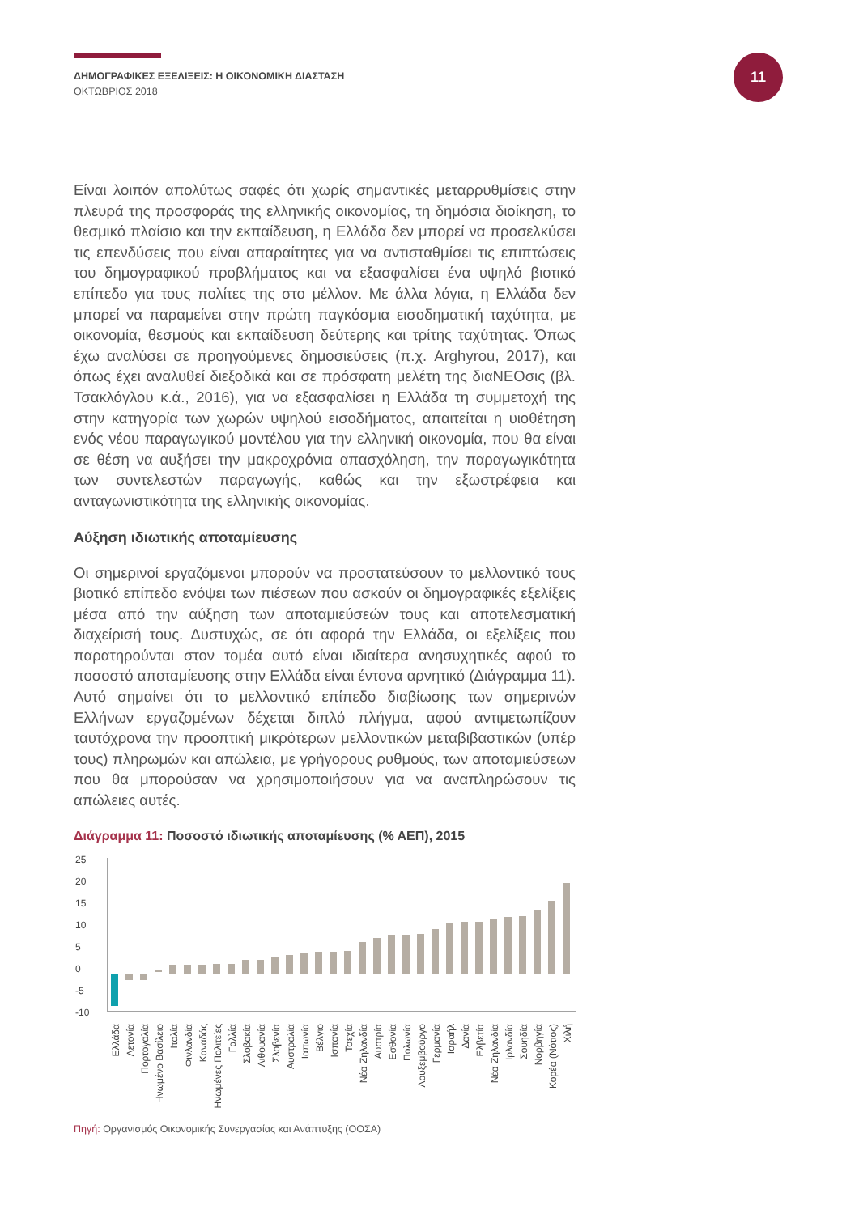ΔΗΜΟΓΡΑΦΙΚΕΣ ΕΞΕΛΙΞΕΙΣ: Η ΟΙΚΟΝΟΜΙΚΗ ΔΙΑΣΤΑΣΗ
ΟΚΤΩΒΡΙΟΣ 2018
11
Είναι λοιπόν απολύτως σαφές ότι χωρίς σημαντικές μεταρρυθμίσεις στην πλευρά της προσφοράς της ελληνικής οικονομίας, τη δημόσια διοίκηση, το θεσμικό πλαίσιο και την εκπαίδευση, η Ελλάδα δεν μπορεί να προσελκύσει τις επενδύσεις που είναι απαραίτητες για να αντισταθμίσει τις επιπτώσεις του δημογραφικού προβλήματος και να εξασφαλίσει ένα υψηλό βιοτικό επίπεδο για τους πολίτες της στο μέλλον. Με άλλα λόγια, η Ελλάδα δεν μπορεί να παραμείνει στην πρώτη παγκόσμια εισοδηματική ταχύτητα, με οικονομία, θεσμούς και εκπαίδευση δεύτερης και τρίτης ταχύτητας. Όπως έχω αναλύσει σε προηγούμενες δημοσιεύσεις (π.χ. Arghyrou, 2017), και όπως έχει αναλυθεί διεξοδικά και σε πρόσφατη μελέτη της διαNEOσις (βλ. Τσακλόγλου κ.ά., 2016), για να εξασφαλίσει η Ελλάδα τη συμμετοχή της στην κατηγορία των χωρών υψηλού εισοδήματος, απαιτείται η υιοθέτηση ενός νέου παραγωγικού μοντέλου για την ελληνική οικονομία, που θα είναι σε θέση να αυξήσει την μακροχρόνια απασχόληση, την παραγωγικότητα των συντελεστών παραγωγής, καθώς και την εξωστρέφεια και ανταγωνιστικότητα της ελληνικής οικονομίας.
Αύξηση ιδιωτικής αποταμίευσης
Οι σημερινοί εργαζόμενοι μπορούν να προστατεύσουν το μελλοντικό τους βιοτικό επίπεδο ενόψει των πιέσεων που ασκούν οι δημογραφικές εξελίξεις μέσα από την αύξηση των αποταμιεύσεών τους και αποτελεσματική διαχείρισή τους. Δυστυχώς, σε ότι αφορά την Ελλάδα, οι εξελίξεις που παρατηρούνται στον τομέα αυτό είναι ιδιαίτερα ανησυχητικές αφού το ποσοστό αποταμίευσης στην Ελλάδα είναι έντονα αρνητικό (Διάγραμμα 11). Αυτό σημαίνει ότι το μελλοντικό επίπεδο διαβίωσης των σημερινών Ελλήνων εργαζομένων δέχεται διπλό πλήγμα, αφού αντιμετωπίζουν ταυτόχρονα την προοπτική μικρότερων μελλοντικών μεταβιβαστικών (υπέρ τους) πληρωμών και απώλεια, με γρήγορους ρυθμούς, των αποταμιεύσεων που θα μπορούσαν να χρησιμοποιήσουν για να αναπληρώσουν τις απώλειες αυτές.
Διάγραμμα 11: Ποσοστό ιδιωτικής αποταμίευσης (% ΑΕΠ), 2015
25
20
15
10
5
0
-5
-10
Ελλάδα
Λετονία
Πορτογαλία
Ηνωμένο Βασίλειο
Ιταλία
Φινλανδία
Καναδάς
Ηνωμένες Πολιτείες
Γαλλία
Σλοβακία
Λιθουανία
Σλοβενία
Αυστραλία
Ιαπωνία
Βέλγιο
Ισπανία
Τσεχία
Νέα Ζηλανδία
Αυστρία
Εσθονία
Πολωνία
Λουξεμβούργο
Γερμανία
Ισραήλ
Δανία
Ελβετία
Νέα Ζηλανδία
Ιρλανδία
Σουηδία
Νορβηγία
Κορέα (Νότιος)
Χιλή
Πηγή: Οργανισμός Οικονομικής Συνεργασίας και Ανάπτυξης (ΟΟΣΑ)